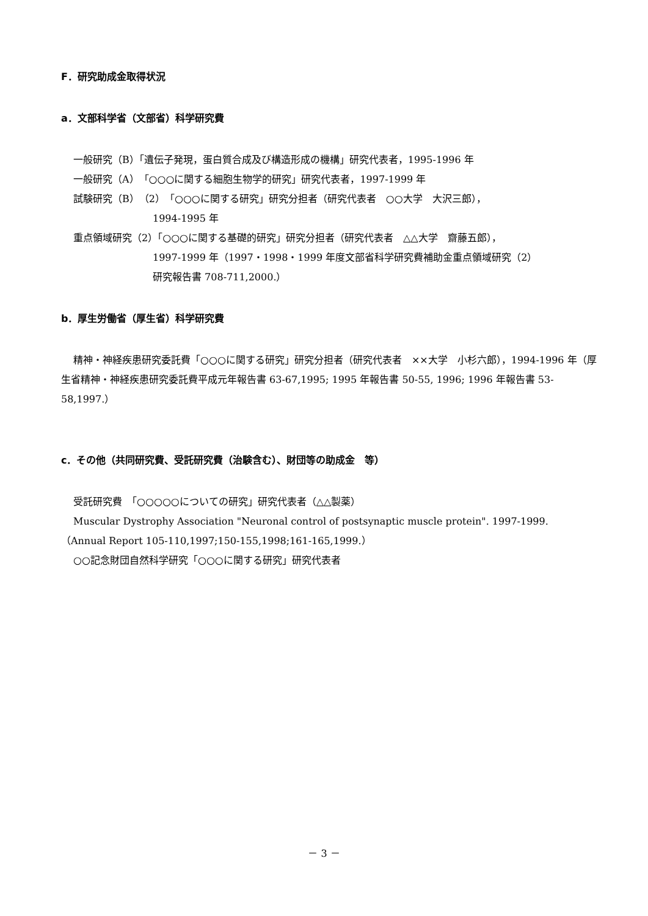F．研究助成金取得状況
a．文部科学省（文部省）科学研究費
一般研究（B）「遺伝子発現，蛋白質合成及び構造形成の機構」研究代表者，1995-1996 年
一般研究（A）「○○○に関する細胞生物学的研究」研究代表者，1997-1999 年
試験研究（B）（2）「○○○に関する研究」研究分担者（研究代表者　○○大学　大沢三郎），
1994-1995 年
重点領域研究（2）「○○○に関する基礎的研究」研究分担者（研究代表者　△△大学　齋藤五郎），
1997-1999 年（1997・1998・1999 年度文部省科学研究費補助金重点領域研究（2）
研究報告書 708-711,2000.）
b．厚生労働省（厚生省）科学研究費
精神・神経疾患研究委託費「○○○に関する研究」研究分担者（研究代表者　××大学　小杉六郎），1994-1996 年（厚生省精神・神経疾患研究委託費平成元年報告書 63-67,1995; 1995 年報告書 50-55, 1996; 1996 年報告書 53-58,1997.）
c．その他（共同研究費、受託研究費（治験含む）、財団等の助成金　等）
受託研究費　「○○○○○についての研究」研究代表者（△△製薬）
Muscular Dystrophy Association "Neuronal control of postsynaptic muscle protein". 1997-1999.
（Annual Report 105-110,1997;150-155,1998;161-165,1999.）
○○記念財団自然科学研究「○○○に関する研究」研究代表者
－ 3 －